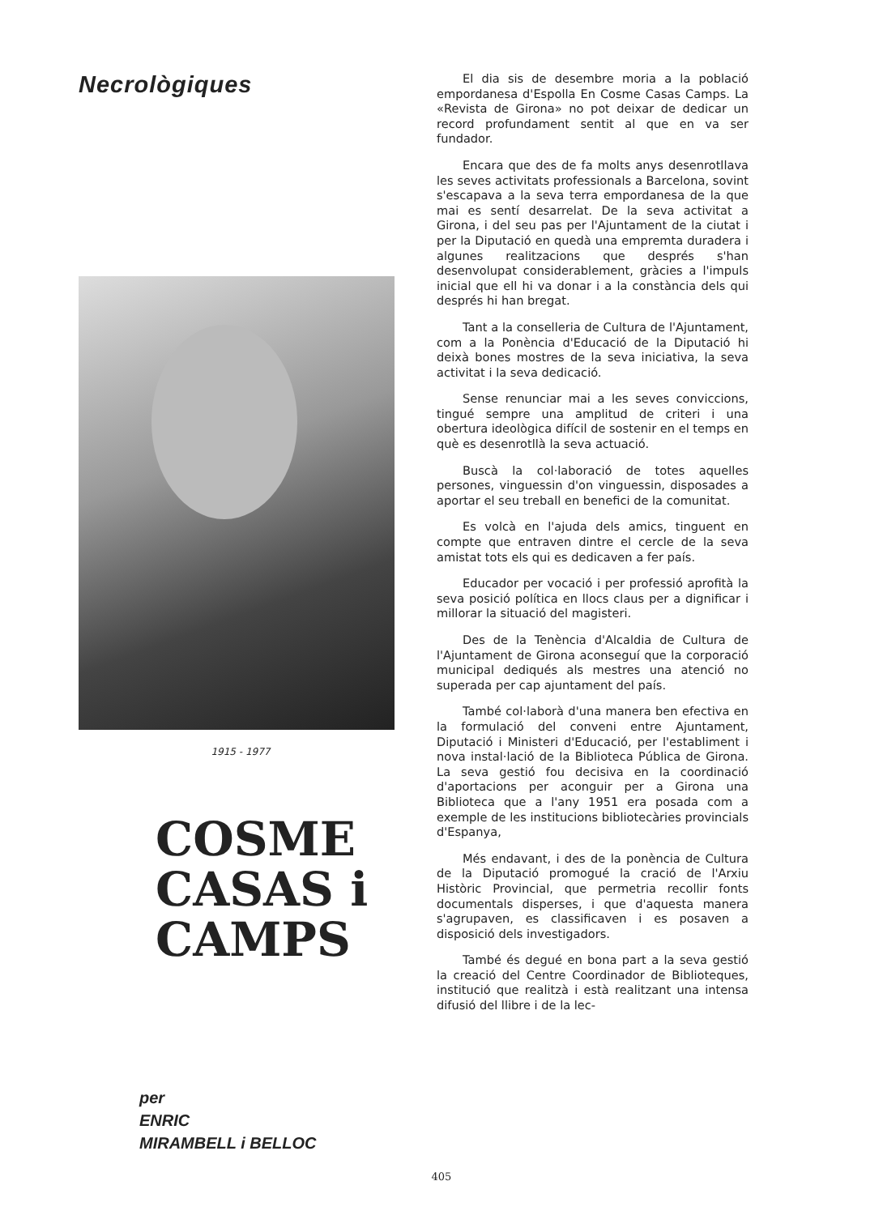Necrològiques
1915 - 1977
COSME
CASAS i
CAMPS
per
ENRIC
MIRAMBELL i BELLOC
El dia sis de desembre moria a la població empordanesa d'Espolla En Cosme Casas Camps. La «Revista de Girona» no pot deixar de dedicar un record profundament sentit al que en va ser fundador.
Encara que des de fa molts anys desenrotllava les seves activitats professionals a Barcelona, sovint s'escapava a la seva terra empordanesa de la que mai es sentí desarrelat. De la seva activitat a Girona, i del seu pas per l'Ajuntament de la ciutat i per la Diputació en quedà una empremta duradera i algunes realitzacions que després s'han desenvolupat considerablement, gràcies a l'impuls inicial que ell hi va donar i a la constància dels qui després hi han bregat.
Tant a la conselleria de Cultura de l'Ajuntament, com a la Ponència d'Educació de la Diputació hi deixà bones mostres de la seva iniciativa, la seva activitat i la seva dedicació.
Sense renunciar mai a les seves conviccions, tingué sempre una amplitud de criteri i una obertura ideològica difícil de sostenir en el temps en què es desenrotllà la seva actuació.
Buscà la col·laboració de totes aquelles persones, vinguessin d'on vinguessin, disposades a aportar el seu treball en benefici de la comunitat.
Es volcà en l'ajuda dels amics, tinguent en compte que entraven dintre el cercle de la seva amistat tots els qui es dedicaven a fer país.
Educador per vocació i per professió aprofità la seva posició política en llocs claus per a dignificar i millorar la situació del magisteri.
Des de la Tenència d'Alcaldia de Cultura de l'Ajuntament de Girona aconseguí que la corporació municipal dediqués als mestres una atenció no superada per cap ajuntament del país.
També col·laborà d'una manera ben efectiva en la formulació del conveni entre Ajuntament, Diputació i Ministeri d'Educació, per l'establiment i nova instal·lació de la Biblioteca Pública de Girona. La seva gestió fou decisiva en la coordinació d'aportacions per aconguir per a Girona una Biblioteca que a l'any 1951 era posada com a exemple de les institucions bibliotecàries provincials d'Espanya,
Més endavant, i des de la ponència de Cultura de la Diputació promogué la cració de l'Arxiu Històric Provincial, que permetria recollir fonts documentals disperses, i que d'aquesta manera s'agrupaven, es classificaven i es posaven a disposició dels investigadors.
També és degué en bona part a la seva gestió la creació del Centre Coordinador de Biblioteques, institució que realitzà i està realitzant una intensa difusió del llibre i de la lec-
405